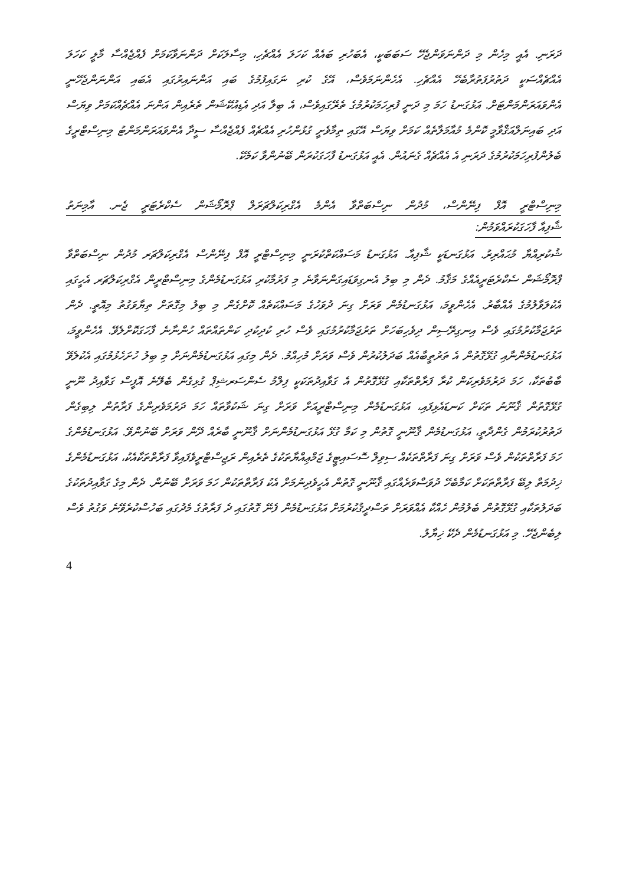ދަރަނި. އެއީ މިހެން މި ދަންނަވަންޖެހޭ ސަބަބަކީ، އެބަހުރި ބައެއް ކަހަލަ އެއްޗެހި، މިސާލަކަށް ދަންނަވާކަމަށް ފެއްޖެއްސާ މާލީ ކަހަލަ އެއްޗެއްސަކީ ދަތުރުފަތުރާބެހޭ އެއްޗެހި. އެހެންނަމަވެސް، އޭގެ ކުރި ނަގައިފުމުގެ ބައި އަންނައިރުގައި އެބައި އަންނަންޖެހޭނީ އެންވައަރަންމަންޓަށް. އަޅުގަނޑު ހަމަ މި ދަނީ ފުރިހަމަކުރުމުގެ ތެރޭގައިވެސް، އެ ބިލާ އަދި އެޑިއުކޭޝަން ތެރެއިން އަންނަ އެއްޗެއްކަމަށް ވިޔަސް އަދި ބައިނަލްއަޤްވާމީ ކޮންމެ މުއާމަލާތެއް ކަމަށް ވިޔަސް އޭގައި ތިމާވެށީ ގުޅުންހުރި އެއްޗެއް ފެއްޖެއްސާ ސީދާ އެންވައަރަންމަންޓު މިނިސްޓްރީގެ ބެލުންފުރިހަމަކުރުމުގެ ދަރަނި އެ އެއްޗެއް ގެނައުން. އެއީ އަޅުގަނޑު ފާހަގަކުރަން ބޭނުންވާ ކަމެކޭ.
މިނިސްޓްރީ އޮފް ފިނޭންސް، މުދުން ނިސްބަތްވާ އެންމެ އެގްރިކަލްޗަރަލް ޕްރޮމޯޝަން ސެކްރެޓަރީ ޖެނ. އާމިނަތު
ޝާފިއާ ފާހަގަކުރައްވަމުން:
ޝުކުރިއްޔާ މުޙައްރިރު. އަޅުގަނޑަކީ ޝާފިއާ. އަޅުގަނޑު މަސައްކަތްކުރަނީ މިނިސްޓްރީ އޮފް ފިނޭންސް އެގްރިކަލްޗަރ މުދުން ނިސްބަތްވާ ޕްރޮމޯޝަން ސެކްރެޓަރީއެއްގެ މަޤާމު. ދެން މި ބިލު އެނގިވަޑައިގަންނަވާނެ މި ފަރުމާކުރި އަޅުގަނޑުމެންގެ މިނިސްޓްރީން އެގްރިކަލްޗަރ އެހީގައި އެކުލަވާލުމުގެ އެއްބާރު. އެހެންވީމަ، އަޅުގަނޑުމެން ވަރަށް ގިނަ ދުވަހުގެ މަސައްކަތެއް ކޮށްގެން މި ބިލު މިގޮތަށް ތިޔާވަގުތު މިއޮތީ. ދެން ތަރުޖަމާކުރުމުގައި ވެސް އިނގިރޭސިން ދިވެހިބަހަށް ތަރުޖަމާކުރުމުގައި ވެސް ހުރި ކުދިކުދި ކަންތައްތައް ހުންނާނެ ފާހަގަކޮށްލެވޭ. އެހެންވީމަ، އަޅުގަނޑުމެންނާއި ގުޅޭގޮތުން އެ ތަރުތީބާއެއް ބަދަލުކުރުން ވެސް ވަރަށް މުހިއްމު. ދެން މިގައި އަޅުގަނޑުމެންނަށް މި ބިލު ހުށަހެޅުމުގައި އެކުލެވޭ ބާބުތަކާ، ހަމަ ދަރުމަވެރިކަން ކުރާ ފަރާތްތަކާއި ގުޅޭގޮތުން އެ ގަވާއިދުތަކަކީ ފިލްމު ސެންސަރޝިޕް ގުޅިގެން ބެލޭނެ އޮފީސް ގަވާއިދު ނޫނީ ގުޅޭގޮތުން ޤާނޫނު ތަކަށް ކަނޑައެޅިފައި، އަޅުގަނޑުމެން މިނިސްޓްރީއަށް ވަރަށް ގިނަ ޝަކުވާތައް ހަމަ ދަރުމަވެރިންގެ ފަރާތުން ލިބިގެން ދަތުރުކުރަމުން ގެންދާތީ، އަޅުގަނޑުމެން ޤާނޫނީ ގޮތުން މި ކަމާ ގުޅޭ އަޅުގަނޑުމެންނަށް ޤާނޫނީ ބާރެއް ދޭން ވަރަށް ބޭނުންވޭ. އަޅުގަނޑުމެންގެ ހަމަ ފަރާތްތަކުން ވެސް ވަރަށް ގިނަ ފަރާތްތަކެއް ސިވިލް ސޮސައިޓީގެ ޖަމްޢިއްޔާތަކުގެ ތެރެއިން ރަޖިސްޓްރީވެފައިވާ ފަރާތްތަކާއެކު، އަޅުގަނޑުމެންގެ ޚިދުމަތް ލިބޭ ފަރާތްތަކަށް ކަމާބެހޭ ދުވަސްވަރެއްގައި ޤާނޫނީ ގޮތުން އެހީވެދިނުމަށް އެކު ފަރާތްތަކުން ހަމަ ވަރަށް ބޭނުން. ދެން މިގެ ގަވާއިދުތަކުގެ ބަދަލުތަކާއި ގުޅޭގޮތުން ބެލުމުން ހެއްކާ އެއްވަރަށް ތަސްދީޤުކުރުމަށް އަޅުގަނޑުމެން ފެނޭ ގޮތުގައި ދެ ފަރާތުގެ މެދުގައި ބަހުސްކުރެވޭނެ ވަގުތު ވެސް ލިބެންޖެހޭ. މި އަޅުގަނޑުމެން ދެކޭ ޚިޔާލު.
4